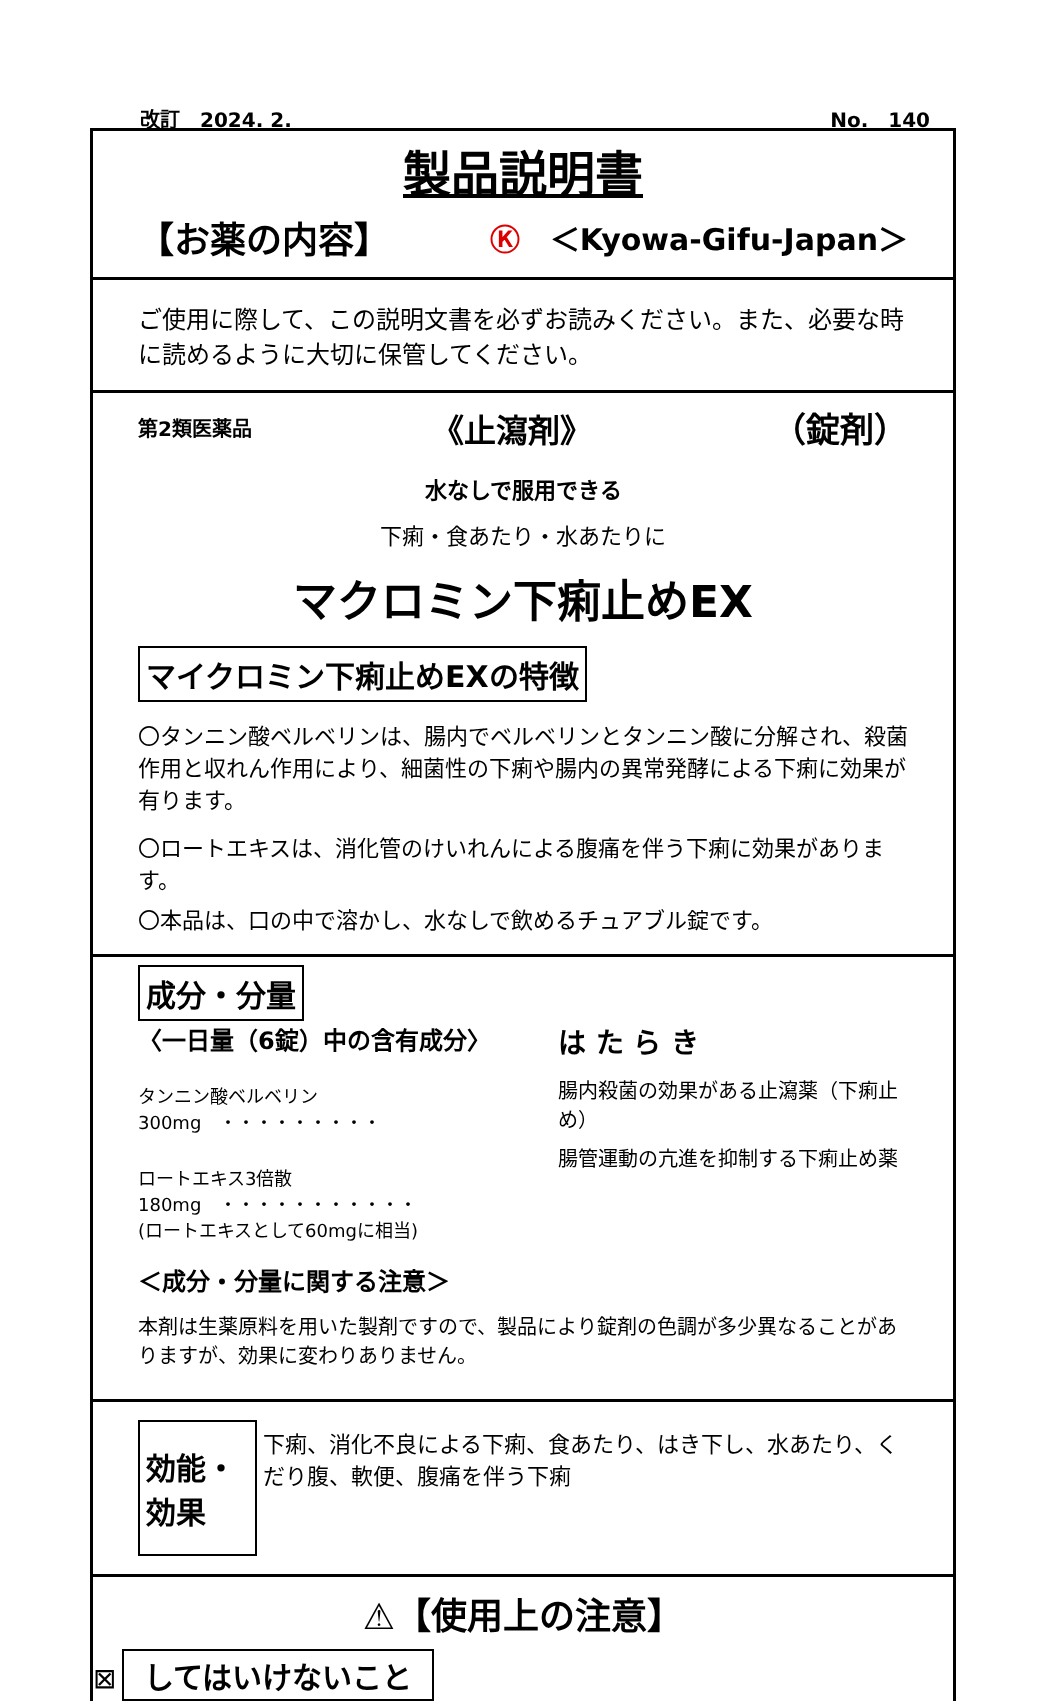改訂　2024. 2. No.　140
製品説明書
【お薬の内容】 Ⓚ　＜Kyowa-Gifu-Japan＞
ご使用に際して、この説明文書を必ずお読みください。また、必要な時に読めるように大切に保管してください。
第2類医薬品 《止瀉剤》 （錠剤）
水なしで服用できる
下痢・食あたり・水あたりに
マクロミン下痢止めEX
マイクロミン下痢止めEXの特徴
〇タンニン酸ベルベリンは、腸内でベルベリンとタンニン酸に分解され、殺菌作用と収れん作用により、細菌性の下痢や腸内の異常発酵による下痢に効果が有ります。
〇ロートエキスは、消化管のけいれんによる腹痛を伴う下痢に効果があります。
〇本品は、口の中で溶かし、水なしで飲めるチュアブル錠です。
成分・分量
〈一日量（6錠）中の含有成分〉
タンニン酸ベルベリン　300mg　・・・・・・・・・
ロートエキス3倍散　180mg　・・・・・・・・・・・
(ロートエキスとして60mgに相当)
は た ら き
腸内殺菌の効果がある止瀉薬（下痢止め）
腸管運動の亢進を抑制する下痢止め薬
＜成分・分量に関する注意＞
本剤は生薬原料を用いた製剤ですので、製品により錠剤の色調が多少異なることがありますが、効果に変わりありません。
効能・効果
下痢、消化不良による下痢、食あたり、はき下し、水あたり、くだり腹、軟便、腹痛を伴う下痢
⚠【使用上の注意】
⊠ してはいけないこと